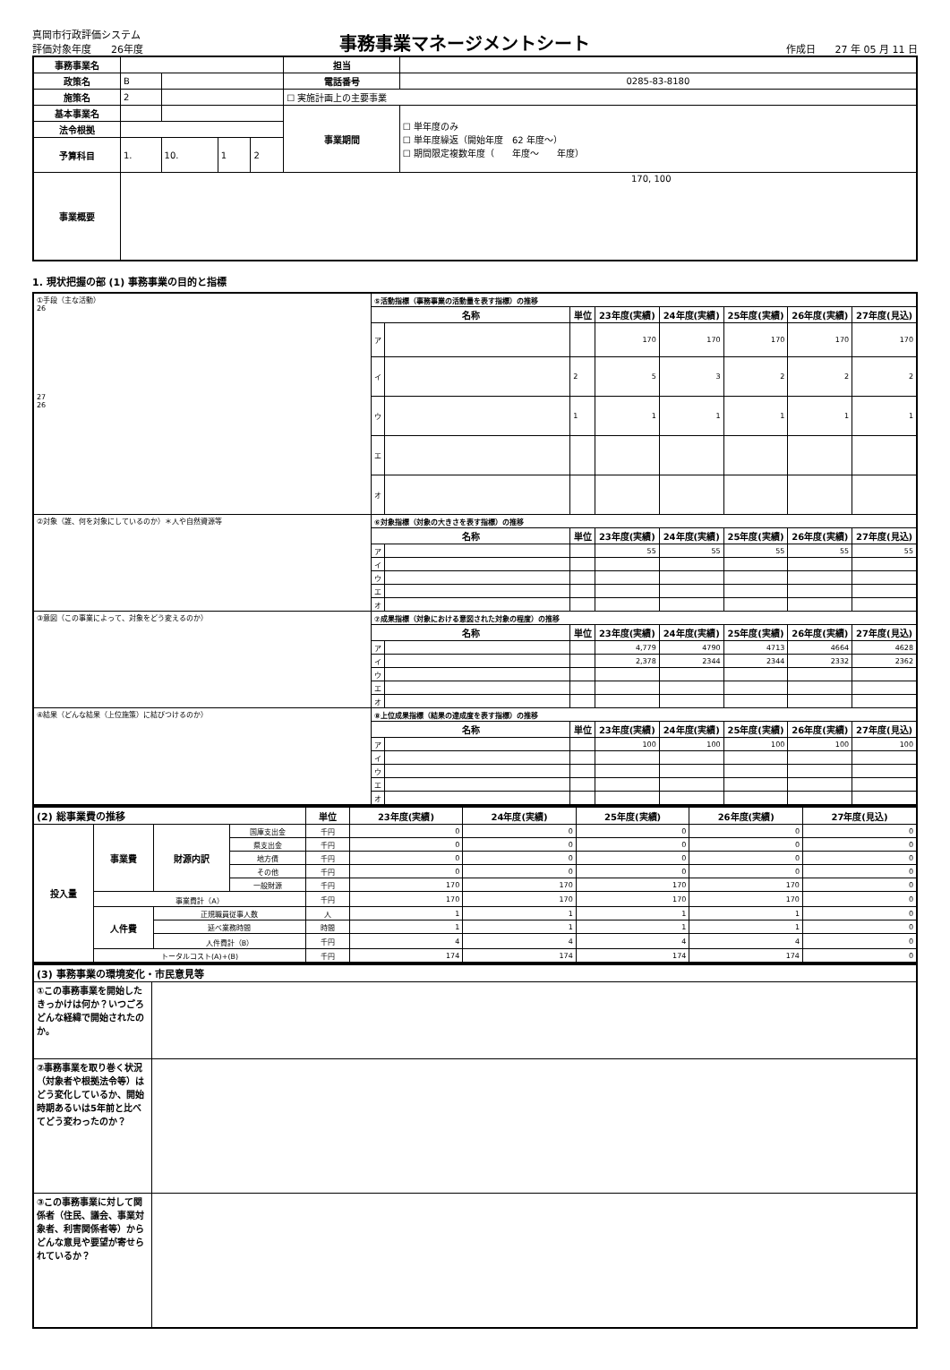真岡市行政評価システム
評価対象年度　　26年度
事務事業マネージメントシート
作成日　　27 年 05 月 11 日
| 事務事業名 | | | | | | 担当 | |
| 政策名 | B | | | | | 電話番号 | 0285-83-8180 |
| 施策名 | 2 | | | | | ☐ 実施計画上の主要事業 | |
| 基本事業名 | | | | | | 事業期間 | ☐ 単年度のみ ☐ 単年度繰返（開始年度 62 年度〜） ☐ 期間限定複数年度（ 年度〜 年度） |
| 法令根拠 | | | | | | | |
| 予算科目 | 1. | | 10. | 1 | 2 | | |
| 事業概要 | 170, 100 | | | | | | |
1. 現状把握の部 (1) 事務事業の目的と指標
| ①手段（主な活動） 26 27 26 | ⑤活動指標（事務事業の活動量を表す指標）の推移 | | | | | | | |
| | 名称 | | 単位 | 23年度(実績) | 24年度(実績) | 25年度(実績) | 26年度(実績) | 27年度(見込) |
| | ア | | | 170 | 170 | 170 | 170 | 170 |
| | イ | | 2 | 5 | 3 | 2 | 2 | 2 |
| | ウ | | 1 | 1 | 1 | 1 | 1 | 1 |
| | エ | | | | | | | |
| | オ | | | | | | | |
| ②対象（誰、何を対象にしているのか）＊人や自然資源等 | ⑥対象指標（対象の大きさを表す指標）の推移 | | | | | | | |
| | 名称 | | 単位 | 23年度(実績) | 24年度(実績) | 25年度(実績) | 26年度(実績) | 27年度(見込) |
| | ア | | | 55 | 55 | 55 | 55 | 55 |
| | イ | | | | | | | |
| | ウ | | | | | | | |
| | エ | | | | | | | |
| | オ | | | | | | | |
| ③意図（この事業によって、対象をどう変えるのか） | ⑦成果指標（対象における意図された対象の程度）の推移 | | | | | | | |
| | 名称 | | 単位 | 23年度(実績) | 24年度(実績) | 25年度(実績) | 26年度(実績) | 27年度(見込) |
| | ア | | | 4,779 | 4790 | 4713 | 4664 | 4628 |
| | イ | | | 2,378 | 2344 | 2344 | 2332 | 2362 |
| | ウ | | | | | | | |
| | エ | | | | | | | |
| | オ | | | | | | | |
| ④結果（どんな結果（上位施策）に結びつけるのか） | ⑧上位成果指標（結果の達成度を表す指標）の推移 | | | | | | | |
| | 名称 | | 単位 | 23年度(実績) | 24年度(実績) | 25年度(実績) | 26年度(実績) | 27年度(見込) |
| | ア | | | 100 | 100 | 100 | 100 | 100 |
| | イ | | | | | | | |
| | ウ | | | | | | | |
| | エ | | | | | | | |
| | オ | | | | | | | |
| (2) 総事業費の推移 | | | | 単位 | 23年度(実績) | 24年度(実績) | 25年度(実績) | 26年度(実績) | 27年度(見込) |
| 投入量 | 事業費 | 財源内訳 | 国庫支出金 | 千円 | 0 | 0 | 0 | 0 | 0 |
| | | | 県支出金 | 千円 | 0 | 0 | 0 | 0 | 0 |
| | | | 地方債 | 千円 | 0 | 0 | 0 | 0 | 0 |
| | | | その他 | 千円 | 0 | 0 | 0 | 0 | 0 |
| | | | 一般財源 | 千円 | 170 | 170 | 170 | 170 | 0 |
| | 事業費計（A） | | | 千円 | 170 | 170 | 170 | 170 | 0 |
| | 人件費 | 正規職員従事人数 | | 人 | 1 | 1 | 1 | 1 | 0 |
| | | 延べ業務時間 | | 時間 | 1 | 1 | 1 | 1 | 0 |
| | | 人件費計（B） | | 千円 | 4 | 4 | 4 | 4 | 0 |
| | トータルコスト(A)+(B) | | | 千円 | 174 | 174 | 174 | 174 | 0 |
| (3) 事務事業の環境変化・市民意見等 | |
| ①この事務事業を開始したきっかけは何か？いつごろどんな経緯で開始されたのか。 | |
| ②事務事業を取り巻く状況（対象者や根拠法令等）はどう変化しているか、開始時期あるいは5年前と比べてどう変わったのか？ | |
| ③この事務事業に対して関係者（住民、議会、事業対象者、利害関係者等）からどんな意見や要望が寄せられているか？ | |